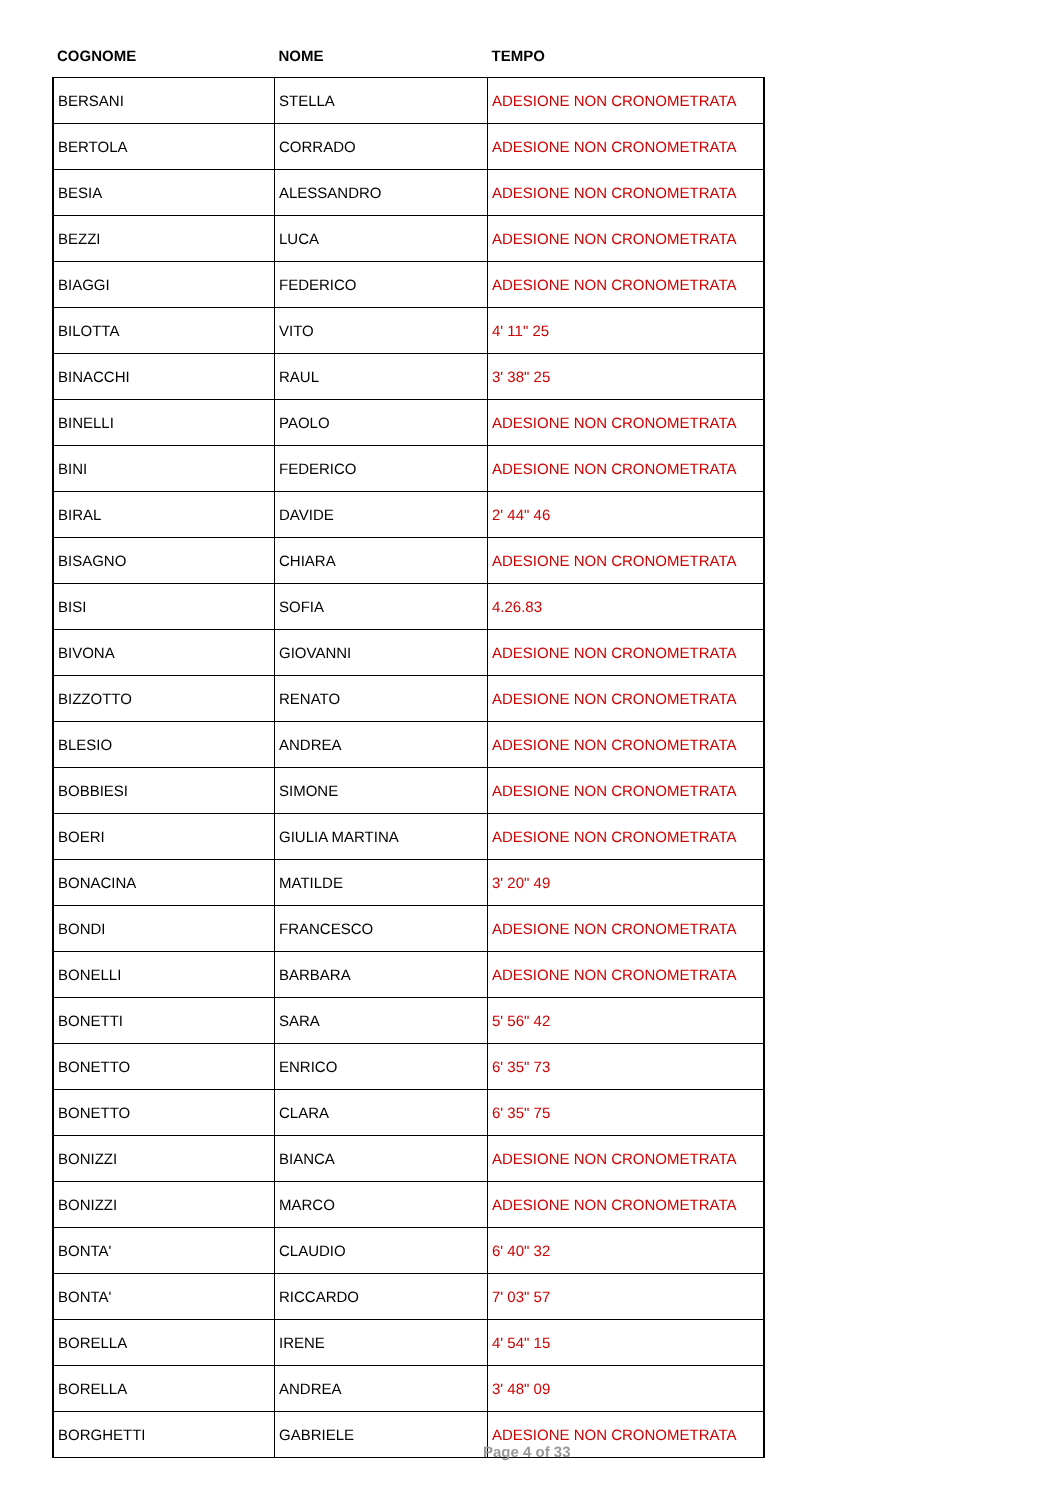| COGNOME | NOME | TEMPO |
| --- | --- | --- |
| BERSANI | STELLA | ADESIONE NON CRONOMETRATA |
| BERTOLA | CORRADO | ADESIONE NON CRONOMETRATA |
| BESIA | ALESSANDRO | ADESIONE NON CRONOMETRATA |
| BEZZI | LUCA | ADESIONE NON CRONOMETRATA |
| BIAGGI | FEDERICO | ADESIONE NON CRONOMETRATA |
| BILOTTA | VITO | 4' 11" 25 |
| BINACCHI | RAUL | 3' 38" 25 |
| BINELLI | PAOLO | ADESIONE NON CRONOMETRATA |
| BINI | FEDERICO | ADESIONE NON CRONOMETRATA |
| BIRAL | DAVIDE | 2' 44" 46 |
| BISAGNO | CHIARA | ADESIONE NON CRONOMETRATA |
| BISI | SOFIA | 4.26.83 |
| BIVONA | GIOVANNI | ADESIONE NON CRONOMETRATA |
| BIZZOTTO | RENATO | ADESIONE NON CRONOMETRATA |
| BLESIO | ANDREA | ADESIONE NON CRONOMETRATA |
| BOBBIESI | SIMONE | ADESIONE NON CRONOMETRATA |
| BOERI | GIULIA MARTINA | ADESIONE NON CRONOMETRATA |
| BONACINA | MATILDE | 3' 20" 49 |
| BONDI | FRANCESCO | ADESIONE NON CRONOMETRATA |
| BONELLI | BARBARA | ADESIONE NON CRONOMETRATA |
| BONETTI | SARA | 5' 56" 42 |
| BONETTO | ENRICO | 6' 35" 73 |
| BONETTO | CLARA | 6' 35" 75 |
| BONIZZI | BIANCA | ADESIONE NON CRONOMETRATA |
| BONIZZI | MARCO | ADESIONE NON CRONOMETRATA |
| BONTA' | CLAUDIO | 6' 40" 32 |
| BONTA' | RICCARDO | 7' 03" 57 |
| BORELLA | IRENE | 4' 54" 15 |
| BORELLA | ANDREA | 3' 48" 09 |
| BORGHETTI | GABRIELE | ADESIONE NON CRONOMETRATA |
Page 4 of 33